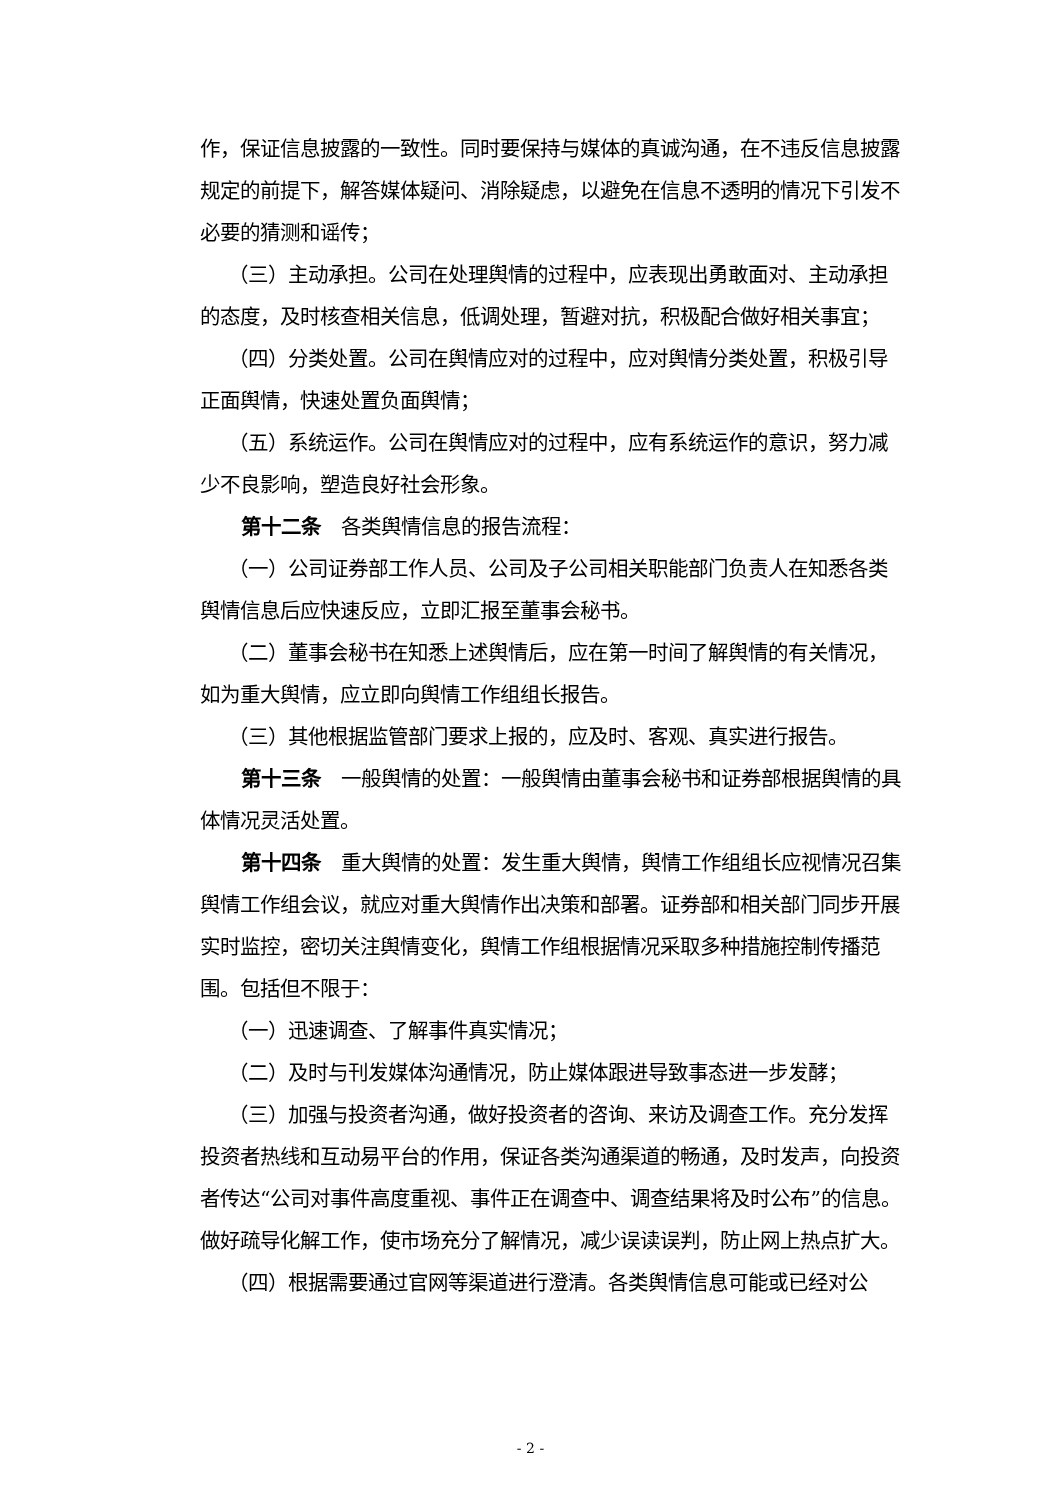作，保证信息披露的一致性。同时要保持与媒体的真诚沟通，在不违反信息披露规定的前提下，解答媒体疑问、消除疑虑，以避免在信息不透明的情况下引发不必要的猜测和谣传；
（三）主动承担。公司在处理舆情的过程中，应表现出勇敢面对、主动承担的态度，及时核查相关信息，低调处理，暂避对抗，积极配合做好相关事宜；
（四）分类处置。公司在舆情应对的过程中，应对舆情分类处置，积极引导正面舆情，快速处置负面舆情；
（五）系统运作。公司在舆情应对的过程中，应有系统运作的意识，努力减少不良影响，塑造良好社会形象。
第十二条　各类舆情信息的报告流程：
（一）公司证券部工作人员、公司及子公司相关职能部门负责人在知悉各类舆情信息后应快速反应，立即汇报至董事会秘书。
（二）董事会秘书在知悉上述舆情后，应在第一时间了解舆情的有关情况，如为重大舆情，应立即向舆情工作组组长报告。
（三）其他根据监管部门要求上报的，应及时、客观、真实进行报告。
第十三条　一般舆情的处置：一般舆情由董事会秘书和证券部根据舆情的具体情况灵活处置。
第十四条　重大舆情的处置：发生重大舆情，舆情工作组组长应视情况召集舆情工作组会议，就应对重大舆情作出决策和部署。证券部和相关部门同步开展实时监控，密切关注舆情变化，舆情工作组根据情况采取多种措施控制传播范围。包括但不限于：
（一）迅速调查、了解事件真实情况；
（二）及时与刊发媒体沟通情况，防止媒体跟进导致事态进一步发酵；
（三）加强与投资者沟通，做好投资者的咨询、来访及调查工作。充分发挥投资者热线和互动易平台的作用，保证各类沟通渠道的畅通，及时发声，向投资者传达“公司对事件高度重视、事件正在调查中、调查结果将及时公布”的信息。做好疏导化解工作，使市场充分了解情况，减少误读误判，防止网上热点扩大。
（四）根据需要通过官网等渠道进行澄清。各类舆情信息可能或已经对公
- 2 -